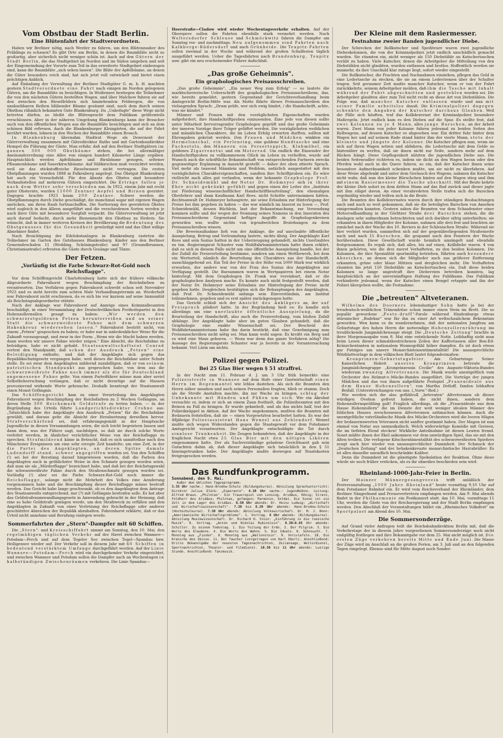Vom Obstbau der Stadt Berlin.
Eine Blütenfahrt der Stadtverordneten.
Haben wir Berliner nötig, nach Werder zu fahren, um den Blütenzauber des Frühlings zu schauen? Es gibt Orte um Berlin, in denen die Baumblüte nicht so großartig, aber sicherlich nicht weniger schön ist. Auch auf den Gütern der Stadt Berlin, die das Stadtgebiet im Norden und im Süden umgeben und seit der Eingemeindung der Vororte zum Teil in das erweiterte Stadtgebiet einbezogen sind, kann die Baumblüte „sich sehen lassen". Die Blüte der Apfelbäume, an denen die Güter besonders reich sind, hat sich jetzt voll entwickelt und bietet einen prächtigen Anblick.
Auf Einladung der Verwaltung der Berliner Stadtgüter G. m. b. H. machten gestern Stadtverordnete eine Fahrt nach einigen im Norden gelegenen Gütern, um die Baumblüte zu besichtigen. In Weißensee bestiegen die Teilnehmer die von den nächsten Gütern bestellten Wagen, und über Malchow fuhren sie auf den zwischen den Rieselfeldern sich hinziehenden Feldwegen, die von unabsehbaren Reihen blühender Bäume gesäumt sind, nach dem durch seinen Obstbau rühmlich bekannten Gute Blankenburg. Da „Unbefugte" diese Wege nicht betreten dürfen, so bleibt die Blütenpracht dem Publikum größtenteils verschlossen. Aber in der näheren Umgebung Blankenburgs kann der Besucher auch von den öffentlichen Wegen aus die Baumblüte besichtigen und sich an dem schönen Bild erfreuen. Auch die Blankenburger Kleingärten, die auf der Fahrt berührt wurden, lohnen in den Wochen der Baumblüte einen Besuch.
In Blankenburg übernahm Stadtrat Wege als Dezernent der Güterverwaltung zusammen mit Güterdirektor Ruths und mit Gartenbaudirektor Hempel die Führung der Gäste. Man erfuhr, daß auf den Berliner Stadtgütern im ganzen 300 000 Obstbäume stehen, die bei allermäßiger Aneinanderreihung eine Allee von einigen hundert Kilometer Länge ergäben. Hauptsächlich werden Apfelbäume und Birnbäume gezogen, seltener Pflaumenbäume und Sauerkirschbäume. Auf Süßkirschen muß verzichtet werden, weil sie das stickstoffreiche Rieselwasser nicht vertragen. Die ersten Obstpflanzungen wurden 1884 in Falkenberg angelegt. Das Obstgut Blankenburg hat auch ein Versuchsfeld. Für den Absatz des Obstes sind besondere Verkaufsstellen auf mehreren Gütern eingerichtet. Die Erträge fallen je nach dem Wetter sehr verschieden aus. In 1922, einem Jahr mit recht guter Obsternte, wurden 11000 Zentner Aepfel und Birnen geerntet. Dagegen brachte 1923 kaum 200 Zentner. Schwer werden die Obstpflanzungen durch Diebe geschädigt, die manchmal sogar mit eigenen Wagen anrücken, um ihren Raub fortzuschaffen. Die Sortierung des geernteten Obstes wird sogleich in den Alleen ausgeführt und die verschiedenen Sorten werden je nach ihrer Güte mit besonderer Sorgfalt verpackt. Die Güterverwaltung ist jetzt auch darauf bedacht, durch mehr Bienenzucht den Obstbau zu fördern. Sie wünscht, daß in immer weiteren Kreisen der Bevölkerung die Bedeutung des Obstgenusses für die Gesundheit gewürdigt wird und das Obst willige Abnehmer findet.
Nach Besichtigung der Edelobstanlagen in Blankenburg rasteten die Teilnehmer im Garten des Gutshauses Blankenburg. Kinder aus den Berliner Gemeindeschulen 11 (Wedding, Schöningstraße) und 97 (Gesundbrunnen, Christianiastraße) erfreuten die Gäste durch Gesänge und Tänze.
Der Fetzen.
„Vorläufig ist die Farbe Schwarz-Rot-Gold noch Reichsflagge".
Vor dem Schöffengericht Charlottenburg hatte sich der frühere völkische Abgeordnete Fahrenhorst wegen Beschimpfung der Reichsfarben zu verantworten. Das Verfahren gegen Fahrenhorst schwebt schon seit November 1923 und es sieht bereits zum achten Male Verhandlungstermin an. Wiederholt war Fahrenhorst nicht erschienen, da es sich bis vor kurzem auf seine Immunität als Reichstagsabgeordneter stützte.
Nach der Anklage war Fahrenhorst auf Anzeige eines Kriminalbeamten beschuldigt, in einer Versammlung der Deutschvölkischen Freiheitspartei in den Hohenzollernsälen gesagt zu haben: „Wir werden den schwarzrotgoldenen Fetzen herunterreißen und an seiner Statt die schwarzweißrote Fahne mit dem schwarzen Hakenkreuz wiedersehen lassen." Fahrenhorst bestritt nicht, von einem „Fetzen" gesprochen zu haben; er habe nur in unbedenklicher Weise für die Zukunft vorausgesagt, und zwar in der Form: „Wenn wir die Macht haben werden, dann werden wir unsere Fahne wieder zeigen." Eine Absicht, die Reichsfahne zu beleidigen, habe er nicht gehabt. Staatsanwaltschaftsrat Conrad vertrat den Standpunkt, daß schon der Ausdruck „Fetzen" eine Beleidigung enthalte, und daß der Angeklagte sich gegen das Republikschutzgesetz vergangen habe, weil dieses die Reichsfahne unter Schutz stelle. Es sei zwar dem Angeklagten mildernd zuzubilligen, daß er von seinem patriotischen Standpunkt aus gesprochen habe, von dem aus die schwarzweißrote Fahne noch immer als die für Deutschland angemessene Fahne gelte. Von einem Parteiführer müsse man aber soviel Selbstbeherrschung verlangen, daß er nicht derartige auf die Massen provozierend wirkende Worte gebrauche. Deshalb beantragt der Staatsanwalt einen Monat Gefängnis.
Das Schöffengericht kam zu einer Verurteilung des Angeklagten Fahrenhorst wegen Beschimpfung der Reichsfarben zu 2 Wochen Gefängnis, an deren Stelle 300 Reichsmark Geldstrafe zu treten haben. — In der Begründung des Urteils führte Landgerichtsdirektor Crohne aus: „Tatsächlich habe der Angeklagte den Ausdruck „Fetzen" für die Reichsfahne gewählt, und daraus gehe die Absicht der Herabsetzung derselben hervor. Strafverschärfend sei, daß erfahrungsgemäß in der Hauptsache Jugendliche in diesen Versammlungen seien, die sich leicht begeistern lassen und dann dem, was der Führer sagt, nachfolgen, so daß sie durch solche Worte verleitet werden, in ähnlicher verächtlicher Weise von der Reichsflagge zu sprechen. Strafmildernd käme in Betracht, daß es sich unmittelbar nach den Münchener Ereignissen um eine sehr erregte Zeit handelte; um eine Zeit, in der die Partei des Angeklagten, an deren Spitze damals Ludendorff stand, schwer angegriffen worden sei. Von den Schöffen (!) sei bei der Beratung darauf hingewiesen worden, daß die Farben des Angeklagten auch in gröblichster Weise in den Schmutz gezogen worden seien, daß man sie als „Mörderflagge" bezeichnet habe, und daß bei der Reichstagswahl die schwarzweißrote Fahne durch den Straßenschmutz gezogen worden sei. Vorläufig (!) aber sei die Farbe Schwarz-Rot-Gold noch immer die Reichsflagge, solange nicht die Mehrheit des Volkes eine Aenderung vorgenommen habe und die Beschimpfung dieser Reichsflagge müsse bestraft werden. Das Gericht habe lange geschwankt, ob es den Angeklagten dem Antrage des Staatsanwalts entsprechend, nur (?) mit Gefängnis bestrafen solle. Es hat aber das Geldstrafenumwandlungsgesetz in Anwendung gebracht in der Meinung, daß eine so hohe Geldstrafe genügen werde, um den Strafzweck zu erfüllen und den Angeklagten in Zukunft von einer Verletzung der Reichsflagge oder anderer geschützter Abzeichen der Republik abzuhalten. Fahrenhorst erklärte, daß er das Urteil nicht annehme und Berufung einlegen werde.
Sommerfahrten der „Stern"-Dampfer mit 60 Schiffen.
Die „Stern"- und Kreisschiffahrt nimmt am Sonntag, den 10. Mai, den regelmäßigen täglichen Verkehr auf der Havel zwischen Wannsee—Potsdam—Ferch und auf dem Tegeler See zwischen Tegel—Spandau bzw. Heiligensee wieder auf. Der Verkehr soll in diesem Jahr mit 60 Schiffen in bedeutend verstärktem Umfange durchgeführt werden. Auf der Linie Wannsee—Potsdam—Ferch wird ein durchgehender Verkehr eingerichtet, und zwischen Wannsee und Potsdam sollen die Dampfer auch an Wochentagen in halbstündigen Zwischenräumen verkehren. Die Linie Spandau—
Heerstraße—Cladow wird wieder Wochentagsverkehr erhalten. Auf der Oberspree sollen die Fahrten ebenfalls stark vermehrt werden. Nach Woltersdorfer Schleuse und Schmöckwitz fahren die Dampfer am Sonntag vor- und nachmittags. Neu aufgenommen sind Fahrten nach Kalkberge-Rüdersdorf und nach Grünheide. Die Teupitz-Fahrten sollen zweimal in der Woche und während der großen Schulferien täglich ausgeführt werden. Ueber die Tagesfahrten nach Brandenburg, Teupitz usw. gibt ein neu erscheinender Führer Aufschluß.
„Das große Geheimnis".
Ein graphologisches Preisausschreiben.
„Das große Geheimnis", „Ein neuer Weg zum Erfolg" — so lautete die marktschreierische Ueberschrift des graphologischen Preisausschreibens, das, wie bereits gemeldet, gestern Gegenstand der Gerichtsverhandlung beim Amtsgericht Berlin-Mitte war. Als Motto führte dieses Preisausschreiben den vielsagenden Spruch: „Drum prüfe, wer sich ewig bindet, / die Handschrift, achte, was sie kündet."
Männer und Frauen mit den vorzüglichsten Eigenschaften wurden aufgefordert, ihre Handschriftproben einzusenden. Eine jede von diesen sollte unter Mitarbeit hervorragender Graphologen geprüft und das große Geheimnis der inneren Vorzüge ihrer Träger gelüftet werden. Die vorzüglichsten weiblichen und männlichen Charaktere, die im Leben Erfolg erwarten durften, sollten mit Ehrengaben gekrönt werden. Den Frauen und Mädchen winkten ein Hermelinschal, ein Perlenring, eine goldene Handtasche und eine Fuchsstola, den Männern ein Perserteppich, Klubmöbel, ein goldenes Zigarrenetui und ein Motorrad. Um endlich die Einsender der Handschriftproben zu vollkommenem Glück im Leben zu verhelfen, wurde auf Wunsch auch die schriftliche Bekanntschaft von entsprechenden Partnern zwecks gegenseitiger Ergänzung in Aussicht gestellt — daher der oben zitierte Spruch. Viel mehr als tausend Männlein und Weiblein, natürlich ausgestattet mit den vorzüglichsten Charaktereigenschaften, sandten ihre Schriftproben ein. Es wäre vielleicht auch alles gut verlaufen, wenn der bekannte Graphologe Prof. Dr. Schneidemühl und der Notar Dr. Hohmeyer sich in ihrer Ehre nicht gekränkt gefühlt und gegen einen der Leiter des „Instituts zur Förderung wissenschaftlicher Handschriftbeurteilung", den ehemaligen Oberlehrer und dann Kaufmann Karl Rees, nicht Schritte unternommen hätten. Rechtsanwalt Dr. Hohmeyer behauptete, nie seine Erlaubnis zur Hinterlegung der Preise bei ihm gegeben zu haben — das war nämlich im Inserat zu lesen —, Prof. Schneidemühl, dessen Büchlein, laut der Bekanntmachung, zur Versendung kommen sollte und der wegen der Nennung seines Namens in den Inseraten des Preisausschreibens Gegenstand heftiger Angriffe in Graphologenkreisen geworden war, wollte nichts von irgendwelchen Beziehungen zu dem Preisausschreiben wissen.
Die Beweisaufnahme ließ von der Anklage, die auf unerlaubte öffentliche Ausspielung, Betrug und Verleumdung lautete, nichts übrig. Der Angeklagte Karl Rees und sein Sozius hatten in der Ueberzeugung gehandelt, nichts Unerlaubtes zu tun. Regierungsrat Schuster vom Wohlfahrtsministerium hatte ihnen erklärt, daß es sich in diesem Falle nicht um eine öffentliche Ausspielung handle, bei der der Zufall die Preisverteilung bestimme, sondern um einen Wettbewerb, bei dem ein Werturteil, nämlich die Beurteilung des Charakters aus der Handschrift, ausschlaggebend sei. Ein Teil der Preise in der Höhe von 5000 Mark war wirklich erworben, der andere war von der Frau des Sozius des Angeklagten zur Verfügung gestellt. Die Barsummen waren in Wertpapieren bei einem Notar hinterlegt. Mit dem Graphologen Dr. Frank war vereinbart, daß er die graphologischen Analysen mache. Es konnte auch nicht festgestellt werden, daß der Notar Dr. Hohmeyer seine Erlaubnis zur Hinterlegung der Preise nicht gegeben hatte. Desgleichen bestätigten sich die Behauptungen des Angeklagten, daß Prof. Dr. Schneidemühl anfangs sein Einverständnis, am Institut teilzunehmen, gegeben und es erst später zurückgezogen hatte.
Das Gericht schloß sich der Ansicht des Anklägers an, der auf Freispruch plädiert hatte. In der Begründung hieß es: Es handle sich allerdings um eine unerlaubte öffentliche Ausspielung, da die Beurteilung der Handschrift, also auch die Preisverteilung, vom bloßen Zufall abhänge. Der Angeklagte habe aber im guten Glauben gehandelt, daß die Graphologie eine exakte Wissenschaft sei. Der Bescheid des Wohlfahrtsministeriums habe ihn darin bestärkt, daß eine Genehmigung zum Preisausschreiben nicht nötig sei. Man kann wohl sagen: Es kreißt ein Berg und es wird eine Maus geboren. — Wozu war denn das ganze Verfahren nötig? Die Aussage des Regierungsrats Schuster war ja bereits in der Voruntersuchung bekannt. Viel Lärm um nichts.
Polizei gegen Polizei.
Bei 25 Glas Bier wegen § 51 straffrei.
In der Nacht zum 11. Februar d. J. um 3 Uhr früh bemerkte eine Polizeistreife in Wannsee auf dem Hofe einer Gastwirtschaft einen Herrn im Regenmantel wie leblos dastehen. Als sich die Beamten den Herrn näher ansahen und nach seinen Personalien fragten, blieb er stumm. Doch als die Streife Anstalten machte, ihn zur Wache zu bringen, schlug der Unbekannte mit Händen und Füßen um sich. Wie ein Akrobat versuchte er, indem er sich an einem Zaun festhielt, die Polizeibeamten mit den Beinen zu Fall zu bringen. Er wurde geknebelt, und als das nichts half, trat der Polizeiknüppel in Aktion. Auf der Wache angekommen, mußten die Beamten mit Bedauern feststellen, daß sie — einen Vorgesetzten bearbeitet hatten. Es war der 48jährige Polizeiassistent Hans Wenzel aus Zehlendorf. Wenzel mußte sich wegen Widerstandes gegen die Staatsgewalt vor dem Potsdamer Amtsgericht verantworten. Der Angeklagte entschuldigte die Tat durch sinnlose Trunkenheit. Die Zeugen bekundeten, daß der Angeklagte in der fraglichen Nacht etwa 25 Glas Bier mit den nötigen Likören eingenommen hatte. Der als Sachverständige geladene Gerichtsarzt gab sein Gutachten dahin ab, daß dieser Angeklagte sich tatsächlich in den § 51 hineingetrunken habe. Der Angeklagte mußte deswegen auf Staatskosten freigesprochen werden.
Das Rundfunkprogramm.
Sonnabend, den 9. Mai.
Außer dem üblichen Tagesprogramm:
3.35 Uhr nachm.: Hans-Bredow-Schule (Bildungskurse). Abteilung Sprachunterricht: Direktor Julius Glück: „Esperanto". 4.30 Uhr nachm.: Jugendbühne. Leitung: Alfred Braun. „Philotas". Ein Trauerspiel von Lessing. Aridäus, König; Strato, Feldherr des Aridäus; Philotas, gefangen; Parmenio, Soldat. Die Szene ist ein Zelt in dem Lager des Aridäus. 6.50 Uhr abends: Dr. Heinz Ludwig: „Wirtschaft und Wirtschaftswissenschaft". 7.30 bis 8.20 Uhr abends: Hans-Bredow-Schule (Hochschulkurse). 7.30 Uhr abends: Abteilung Volkswirtschaft. Dr. M. J. Bonn: „Amerikanische Wirtschaftsprobleme". 1. Vortrag. 8 Uhr abends: (Bildungskurse). Abteilung Musikwissenschaft. Dr. Richard H. Stein: „Einführung in die russische Musik". 9. Vortrag. „Anton und Nikolai Rubinstein". 8.30—9.45 Uhr abends: Schiller. Zu seinem Todestag. 1. Die Teilung der Erde. 2. Der Pilgrim. 3. Die Worte des Glaubens. 4. Die Worte des Wahns. 5. Die Ideale. 6. Sehnsucht. 7. Monolog aus „Fiesko". 8. Monolog aus „Wallenstein". 9. Votivtafeln. 10. Die Kraniche des Ibicus. 11. Der Taucher (vorgetragen von Karl Ebert). Anschließend: Dritte Bekanntgabe der neuesten Tagesnachrichten, Zeitansage, Wetterdienst, Sportnachrichten, Theater- und Filmdienst. 10.30 bis 11 Uhr abends: Lustige Stunde. Anschließend: Tanzmusik.
Der Kleine mit dem Rasiermesser.
Festnahme zweier Banden jugendlicher Diebe.
Der Schrecken der Rollkutscher und Spediteure waren zwei jugendliche Diebeskolonnen, die von der Kriminalpolizei jetzt endlich unschädlich gemacht wurden. Sie räumten ein, nicht weniger als 150 Diebstähle an Kutschertaschen verübt zu haben. Viele Kutscher, denen die Arbeitgeber die Mitteilung von den Diebstählen nicht glaubten, wurden entlassen und brotlos. Hoffentlich werden sie nunmehr, da ihre Unschuld klar zutage liegt, sofort wieder eingestellt.
Die Rollkutscher, die Frachten und Nachnahmen einziehen, pflegen das Geld in eine Ledertasche zu stecken, die sie an einem Lederriemen über der Schulter tragen. Seit geraumer Zeit mußte mancher Kutscher, wenn er von der Fahrt zurückkehrte, seinem Arbeitgeber melden, daß ihm die Tasche mit Inhalt während der Fahrt abgeschnitten und gestohlen worden sei. Die Arbeitgeber glaubten aber zum Teil nicht recht an diese Art von Diebstählen. Die Folge war, daß mancher Kutscher entlassen wurde und nun mit seiner Familie arbeitslos dasaß. Die Kriminalpolizei dagegen schenkte den Angaben der Kutscher durchaus Glauben. Weil die Fälle sich häuften, traf das Kollidezernat der Kriminalpolizei besondere Maßregeln. Jetzt endlich kam es den Dieben auf die Spur. Es stellte fest, daß zwei Kolonnen zu je 4 Mann, alles junge Burschen, an der Arbeit waren. Zwei Mann von jeder Kolonne fuhren jedesmal zu beiden Seiten des Rollwagens, auf dessen Kutscher es abgesehen war. Ein dritter fuhr hinter dem Wagen her und auf seinem Rade stand hinter ihm der vierte Mann, stets der kleinste und jüngste der Kolonne. Die Kutscher pflegen nun, wenn sie sich auf ihren Wagen setzen und abfahren, die Ledertasche mit dem Gelde so hintenüber zu werfen, daß sie ihnen nicht zur Seite, sondern mehr auf dem Rücken hängt. Diese Gepflogenheit nützten die jugendlichen Diebe aus. Die beiden Seitenradler richteten es, indem sie dicht an den Wagen heran oder den Pferden wohl auch in die Quere fuhren, so ein, daß der Kutscher ihnen seine besondere Aufmerksamkeit schenken mußte, um sie nicht zu überfahren. Auf diese Weise abgelenkt und unter dem Geräusch des Wagens, nahmen die Kutscher nicht wahr, daß nun des kleine Bürschchen hinten auf den Wagen stieg und ihm mit einem Rasiermesser die Tasche abschnitt. Mit der Beute kehrte der kleine Dieb sofort zu dem dritten Mann auf das Rad zurück und dieser jagte mit ihm eiligst davon. An einer verabredeten Stelle trafen sich die Burschen regelmäßig wieder und teilten sich in die Beute.
Die Beamten des Kollidezernates waren durch ihre ständigen Beobachtungen nach und nach so weit gekommen, daß sie die beteiligten Burschen von Ansehen einigermaßen kannten. Gestern sahen die Beamten vor dem Schaufenster einer Motorradhandlung in der Görlitzer Straße drei Burschen stehen, die die Auslagen sehr aufmerksam betrachteten und sich darüber eifrig unterhielten; sie erkannten in ihnen Mitglieder der Kolonne, nahmen alle drei fest und brachten sie zunächst nach der Wache des 10. Reviers in der Schlesischen Straße. Während sie hier verhört wurden, sammelten sich auf der gegenüberliegenden Straßenseite nach und nach 15 Burschen, die gespannt nach den Fenstern der Wache herübersahen. Diese Gesellschaft wurde heimlich umzingelt und ebenfalls festgenommen. Es ergab sich, daß alles, bis auf einen, Kollidiebe waren. 4 von ihnen gehörten, wie die drei zuerst Verhafteten, zu den beiden Kolonnen. Die Kolonnen, die ihre Spezialität sportmäßig betrieben, führten auch besondere Abzeichen, an denen sich die Mitglieder auch aus größerer Entfernung erkannten, grüne oder blaue Mützen und dergleichen mehr. Die Verhafteten räumten bis jetzt 150 Diebstähle an Kutschertaschen ein. Daß diese beiden Kolonnen so lange ungestraft ihre Diebereien betreiben konnten, lag hauptsächlich an der unvernünftigen Haltung des Publikums. Das Publikum verhinderte jedesmal, wenn der Kutscher einen Bengel ertappte und ihn der Polizei übergeben wollte, die Festnahme.
Die „betreuten" Altveteranen.
Wilhelms des Doorners lebenslustiger Sohn hatte ja bei der treudeutsch-weiblichen Tränendrüse schon immer einen Stein im Brett. Die so populär gewordene „Feste-druff"-Parole während Hindenburgs etwas stürmischer „Badekur" war für ihn zu einer Art weltschaulichem Bekenntnis geworden. Wen kann es da wundernehmen, daß der nationalen Jungfrau am Geburtstage des hohen Herrn die notwendige Hohenzollernrührung ins treublickende Jungmädchenauge steigt. Die „Deutsche Zeitung" brachte in ihrer Morgenausgabe vom 8. Mai eine entzückende Notiz. Leibhaftig sieht man beim Lesen dieser schmalzbestrichenen Zeilen der Kaffeetassen aller Bon-Ed-Kränzchentanten in nationalem Wonnegefühl höher dampfen. Es ist doch etwas gar Putziges um unsere Monarchistensentimentalität! Die unausprechliche Witzblattvorlage in dem völkischen Blatt lautet folgendermaßen:
Kronprinzen-Geburtstagsfeier. Am Geburtstage Seiner Kaiserlichen Hoheit unseres Kronprinzen betreute die Jungmädchengruppe „Kronprinzessin Cecilie" des Auguste-Viktoria-Bundes wiederum zwanzig Altveteranen. Die Musik wurde unentgeltlich vom Orchester des Helmut-v.-Mücke-Bundes ausgeführt. Die Vorträge der jungen Mädchen und das von ihnen aufgeführte Festspiel „Frauenideale aus dem Hause Hohenzollern", von Martha Detloff, fanden lebhaften Beifall. (Unterstreichungen von uns. („Vorw."-Red.)
Wie werden sich die also gefühlvoll „betreuten" Altveteranen ob dieser würdigen Ovation gefreut haben, die nicht ihnen, sondern dem Hohenzollernsprößling galt! Fraglich allerdings, ob die „Frauenideale aus dem Hause Hohenzollern" die im Dienste der weit weniger idealen Männer des löblichen Hauses zerschossenen Altveteranen sattmachen können. Auch die unentgeltliche vaterländische Musik des Mücke-Orchesters wird die leeren Mägen der bedauernswerten Veteranen nicht sanfter gestimmt haben. Der Magen ist nun einmal von Natur aus unmusikalisch. Welch widerwärtige Komödie mit Greisen, die im tiefsten Elend stecken! Wirkliche Anteilnahme ist diesen Leuten fremd. Sonst müßte ihnen der Ekel ankommen vor dem unwürdigen Spiel, das sie mit den Alten treiben. Die verlogene Kitschsentimentalität des schwarzweißroten Spießers zeugt auch hier wieder von unaussprechlicher Dummheit. Der Schmock der „Deutschen Zeitung" und der behakenkreuzte monarchistische Hurrabrüller: Es ist alles dasselbe unendlich beschränkte Kaliber.
Denn die Dummheit ist die günstigste Spekulation der Reaktion. Ohne diese würde sie noch früher ersticken, als es ihr ohnedies beschieden sein wird.
Rheinland-1000-Jahr-Feier in Berlin.
Der Mainzer Männergesangverein trifft anläßlich der Festveranstaltung „1000 Jahre Rheinland" heute vormittag 9,10 Uhr auf dem Potsdamer Bahnhof ein. Er wird vom Reichsverband der Rheinländer, dem Berliner Sängerbund und Pressevertretern empfangen werden. Am 9. Mai abends findet in der Philharmonie ein Festkonzert statt. Am 10. Mai, vormittags 11 Uhr, werden die Gäste von der Reichsregierung und der Stadt Berlin empfangen werden. Den Abschluß der Veranstaltungen bildet ein „Rheinisches Volksfest" im Sportpalast am Abend des 10. Mai.
Die Sommersonderzüge.
Auf Grund vieler Anfragen teilt die Reichsbahndirektion Berlin mit, daß die Verkehrstage der in diesem Jahre vorgesehenen Sommersonderzüge noch nicht endgültig festliegen und ihre Bekanntgabe vor dem 25. Mai nicht möglich ist. Die ersten Züge verkehren bereits Mitte und Ende Juni. Die Masse der Züge wird im Anschluß an die großen Ferien, am 3. Juli und an den folgenden Tagen eingelegt. Ebenso sind für Mitte August noch Sonder-